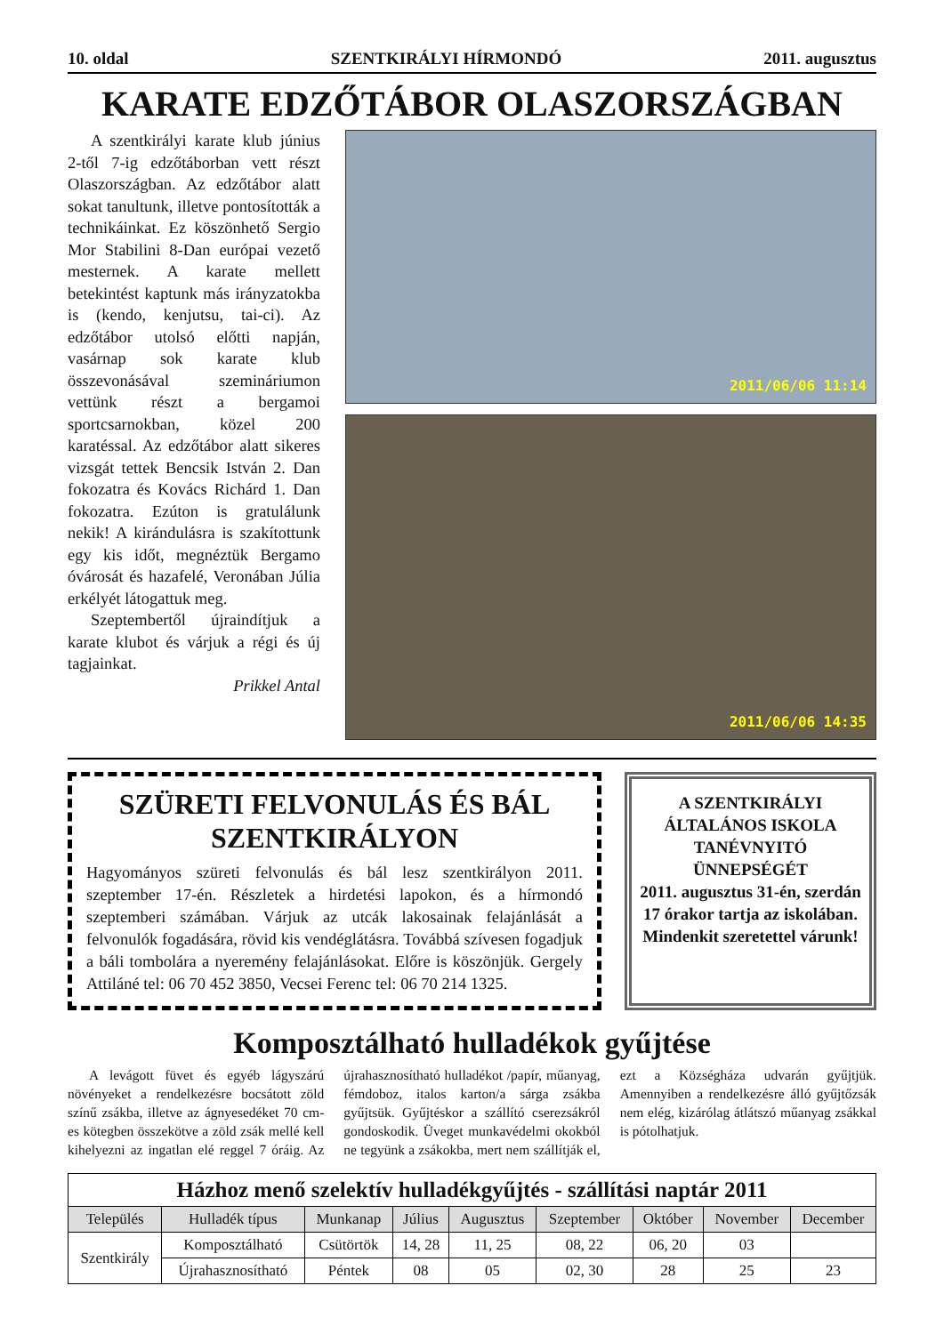10. oldal SZENTKIRÁLYI HÍRMONDÓ 2011. augusztus
KARATE EDZŐTÁBOR OLASZORSZÁGBAN
A szentkirályi karate klub június 2-től 7-ig edzőtáborban vett részt Olaszországban. Az edzőtábor alatt sokat tanultunk, illetve pontosították a technikáinkat. Ez köszönhető Sergio Mor Stabilini 8-Dan európai vezető mesternek. A karate mellett betekintést kaptunk más irányzatokba is (kendo, kenjutsu, tai-ci). Az edzőtábor utolsó előtti napján, vasárnap sok karate klub összevonásával szemináriumon vettünk részt a bergamoi sportcsarnokban, közel 200 karatéssal. Az edzőtábor alatt sikeres vizsgát tettek Bencsik István 2. Dan fokozatra és Kovács Richárd 1. Dan fokozatra. Ezúton is gratulálunk nekik! A kirándulásra is szakítottunk egy kis időt, megnéztük Bergamo óvárosát és hazafelé, Veronában Júlia erkélyét látogattuk meg.
Szeptembertől újraindítjuk a karate klubot és várjuk a régi és új tagjainkat.
Prikkel Antal
2011/06/06 11:14
2011/06/06 14:35
SZÜRETI FELVONULÁS ÉS BÁL SZENTKIRÁLYON
Hagyományos szüreti felvonulás és bál lesz szentkirályon 2011. szeptember 17-én. Részletek a hirdetési lapokon, és a hírmondó szeptemberi számában. Várjuk az utcák lakosainak felajánlását a felvonulók fogadására, rövid kis vendéglátásra. Továbbá szívesen fogadjuk a báli tombolára a nyeremény felajánlásokat. Előre is köszönjük. Gergely Attiláné tel: 06 70 452 3850, Vecsei Ferenc tel: 06 70 214 1325.
A SZENTKIRÁLYI ÁLTALÁNOS ISKOLA TANÉVNYITÓ ÜNNEPSÉGÉT
2011. augusztus 31-én, szerdán 17 órakor tartja az iskolában. Mindenkit szeretettel várunk!
Komposztálható hulladékok gyűjtése
A levágott füvet és egyéb lágyszárú növényeket a rendelkezésre bocsátott zöld színű zsákba, illetve az ágnyesedéket 70 cm-es kötegben összekötve a zöld zsák mellé kell kihelyezni az ingatlan elé reggel 7 óráig. Az újrahasznosítható hulladékot /papír, műanyag, fémdoboz, italos karton/a sárga zsákba gyűjtsük. Gyűjtéskor a szállító cserezsákról gondoskodik. Üveget munkavédelmi okokból ne tegyünk a zsákokba, mert nem szállítják el, ezt a Községháza udvarán gyűjtjük. Amennyiben a rendelkezésre álló gyűjtőzsák nem elég, kizárólag átlátszó műanyag zsákkal is pótolhatjuk.
| Házhoz menő szelektív hulladékgyűjtés - szállítási naptár 2011 | | | | | | | | |
| --- | --- | --- | --- | --- | --- | --- | --- | --- |
| Település | Hulladék típus | Munkanap | Július | Augusztus | Szeptember | Október | November | December |
| Szentkirály | Komposztálható | Csütörtök | 14, 28 | 11, 25 | 08, 22 | 06, 20 | 03 | |
| | Újrahasznosítható | Péntek | 08 | 05 | 02, 30 | 28 | 25 | 23 |